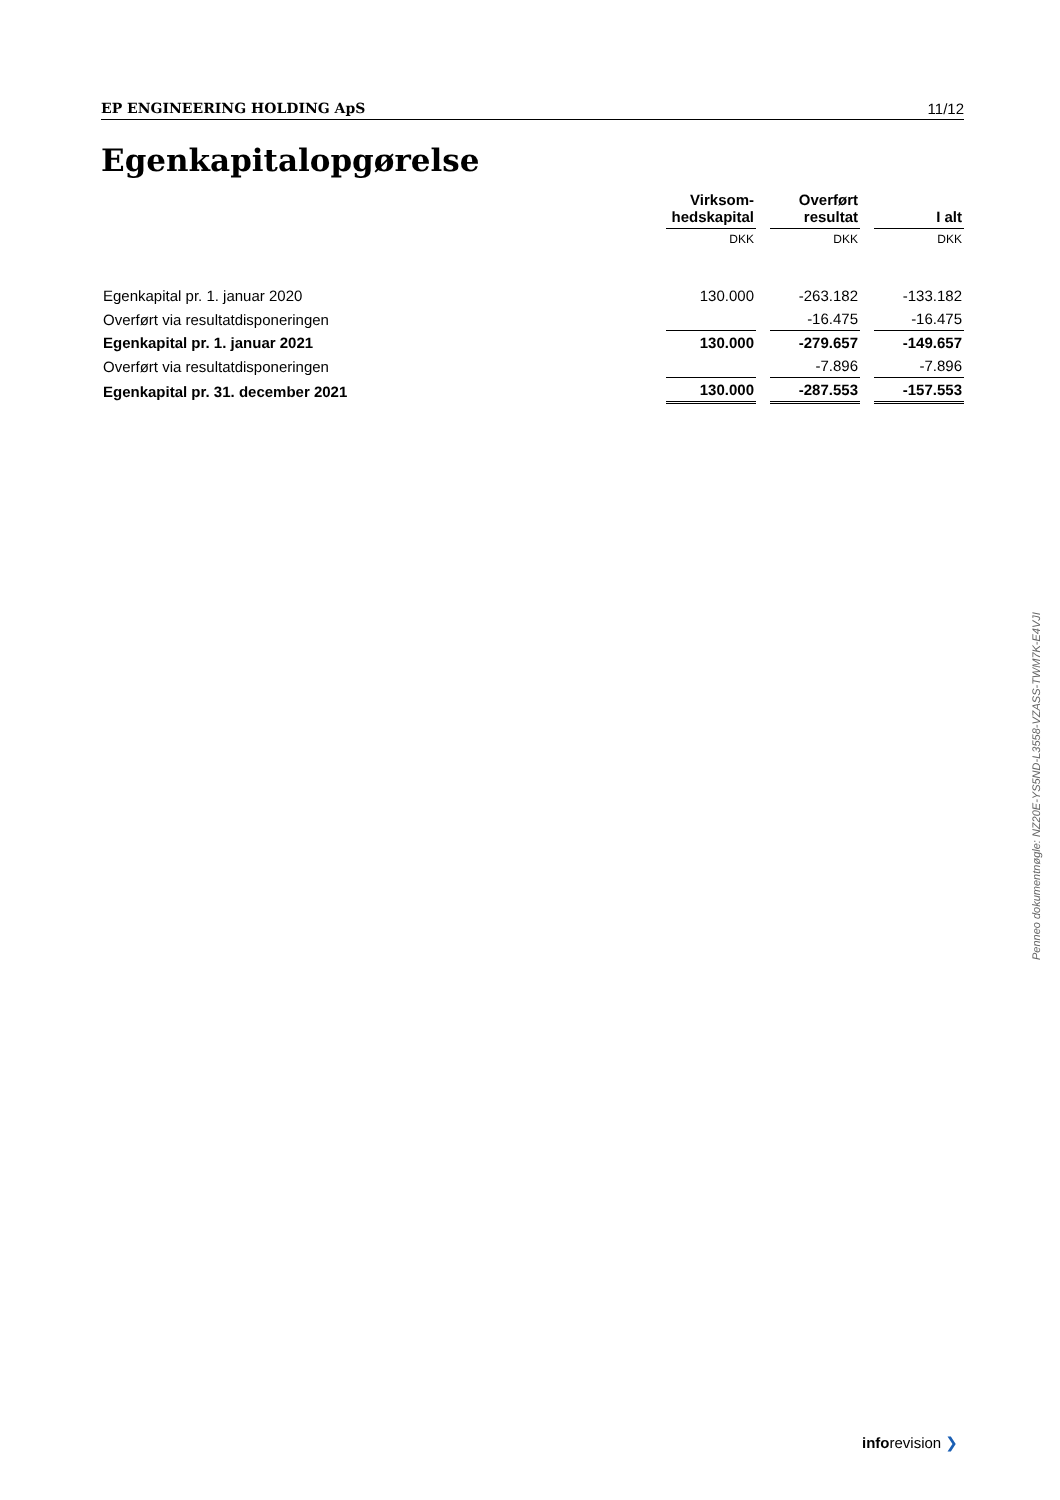EP ENGINEERING HOLDING ApS 11/12
Egenkapitalopgørelse
| | Virksom- hedskapital | Overført resultat | I alt |
| | DKK | DKK | DKK |
| Egenkapital pr. 1. januar 2020 | 130.000 | -263.182 | -133.182 |
| Overført via resultatdisponeringen | | -16.475 | -16.475 |
| Egenkapital pr. 1. januar 2021 | 130.000 | -279.657 | -149.657 |
| Overført via resultatdisponeringen | | -7.896 | -7.896 |
| Egenkapital pr. 31. december 2021 | 130.000 | -287.553 | -157.553 |
Penneo dokumentnøgle: NZ20E-YS5ND-L3558-VZASS-TWM7K-E4VJI
inforevision ❯